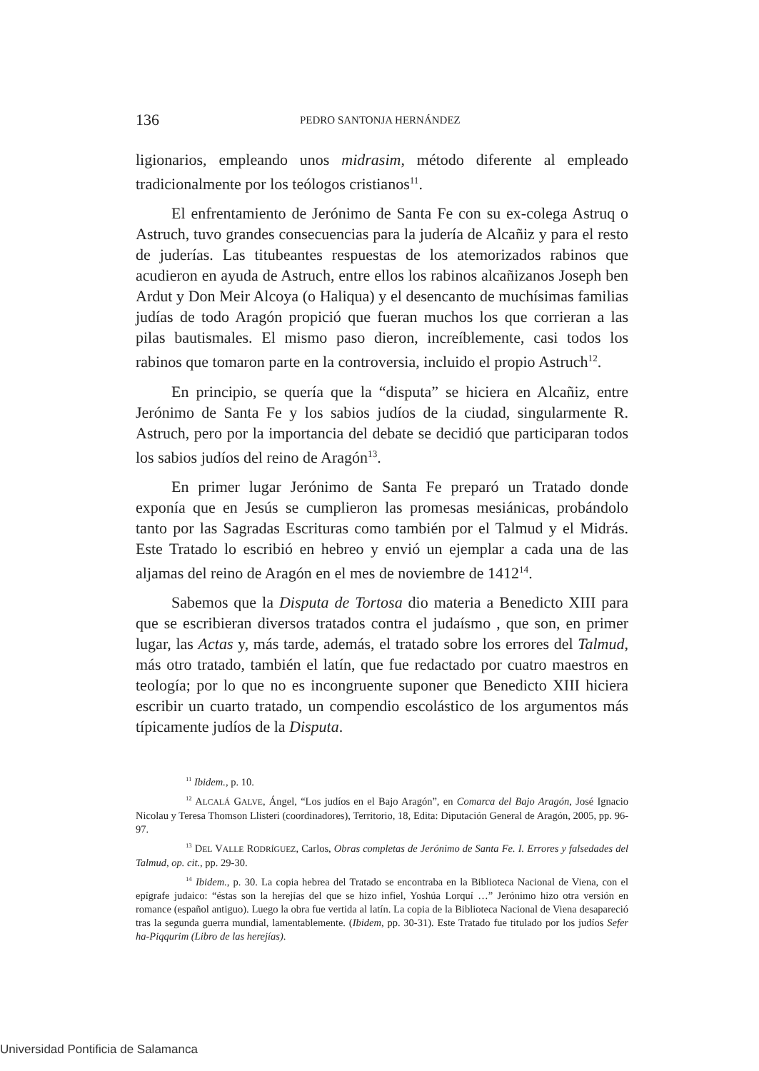136 PEDRO SANTONJA HERNÁNDEZ
ligionarios, empleando unos midrasim, método diferente al empleado tradicionalmente por los teólogos cristianos<sup>11</sup>.
El enfrentamiento de Jerónimo de Santa Fe con su ex-colega Astruq o Astruch, tuvo grandes consecuencias para la judería de Alcañiz y para el resto de juderías. Las titubeantes respuestas de los atemorizados rabinos que acudieron en ayuda de Astruch, entre ellos los rabinos alcañizanos Joseph ben Ardut y Don Meir Alcoya (o Haliqua) y el desencanto de muchísimas familias judías de todo Aragón propició que fueran muchos los que corrieran a las pilas bautismales. El mismo paso dieron, increíblemente, casi todos los rabinos que tomaron parte en la controversia, incluido el propio Astruch<sup>12</sup>.
En principio, se quería que la “disputa” se hiciera en Alcañiz, entre Jerónimo de Santa Fe y los sabios judíos de la ciudad, singularmente R. Astruch, pero por la importancia del debate se decidió que participaran todos los sabios judíos del reino de Aragón<sup>13</sup>.
En primer lugar Jerónimo de Santa Fe preparó un Tratado donde exponía que en Jesús se cumplieron las promesas mesiánicas, probándolo tanto por las Sagradas Escrituras como también por el Talmud y el Midrás. Este Tratado lo escribió en hebreo y envió un ejemplar a cada una de las aljamas del reino de Aragón en el mes de noviembre de 1412<sup>14</sup>.
Sabemos que la Disputa de Tortosa dio materia a Benedicto XIII para que se escribieran diversos tratados contra el judaísmo , que son, en primer lugar, las Actas y, más tarde, además, el tratado sobre los errores del Talmud, más otro tratado, también el latín, que fue redactado por cuatro maestros en teología; por lo que no es incongruente suponer que Benedicto XIII hiciera escribir un cuarto tratado, un compendio escolástico de los argumentos más típicamente judíos de la Disputa.
<sup>11</sup> Ibidem., p. 10.
<sup>12</sup> ALCALÁ GALVE, Ángel, “Los judíos en el Bajo Aragón”, en Comarca del Bajo Aragón, José Ignacio Nicolau y Teresa Thomson Llisteri (coordinadores), Territorio, 18, Edita: Diputación General de Aragón, 2005, pp. 96-97.
<sup>13</sup> DEL VALLE RODRÍGUEZ, Carlos, Obras completas de Jerónimo de Santa Fe. I. Errores y falsedades del Talmud, op. cit., pp. 29-30.
<sup>14</sup> Ibidem., p. 30. La copia hebrea del Tratado se encontraba en la Biblioteca Nacional de Viena, con el epígrafe judaico: “éstas son la herejías del que se hizo infiel, Yoshúa Lorquí …” Jerónimo hizo otra versión en romance (español antiguo). Luego la obra fue vertida al latín. La copia de la Biblioteca Nacional de Viena desapareció tras la segunda guerra mundial, lamentablemente. (Ibidem, pp. 30-31). Este Tratado fue titulado por los judíos Sefer ha-Piqqurim (Libro de las herejías).
Universidad Pontificia de Salamanca